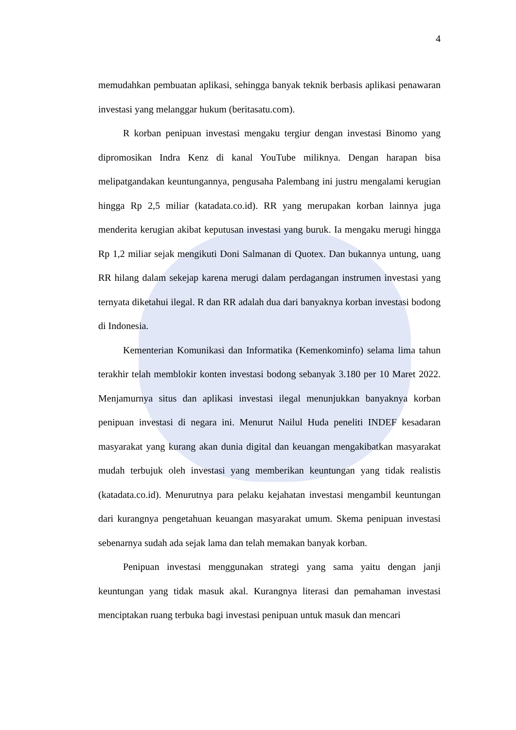4
memudahkan pembuatan aplikasi, sehingga banyak teknik berbasis aplikasi penawaran investasi yang melanggar hukum (beritasatu.com).
R korban penipuan investasi mengaku tergiur dengan investasi Binomo yang dipromosikan Indra Kenz di kanal YouTube miliknya. Dengan harapan bisa melipatgandakan keuntungannya, pengusaha Palembang ini justru mengalami kerugian hingga Rp 2,5 miliar (katadata.co.id). RR yang merupakan korban lainnya juga menderita kerugian akibat keputusan investasi yang buruk. Ia mengaku merugi hingga Rp 1,2 miliar sejak mengikuti Doni Salmanan di Quotex. Dan bukannya untung, uang RR hilang dalam sekejap karena merugi dalam perdagangan instrumen investasi yang ternyata diketahui ilegal. R dan RR adalah dua dari banyaknya korban investasi bodong di Indonesia.
Kementerian Komunikasi dan Informatika (Kemenkominfo) selama lima tahun terakhir telah memblokir konten investasi bodong sebanyak 3.180 per 10 Maret 2022. Menjamurnya situs dan aplikasi investasi ilegal menunjukkan banyaknya korban penipuan investasi di negara ini. Menurut Nailul Huda peneliti INDEF kesadaran masyarakat yang kurang akan dunia digital dan keuangan mengakibatkan masyarakat mudah terbujuk oleh investasi yang memberikan keuntungan yang tidak realistis (katadata.co.id). Menurutnya para pelaku kejahatan investasi mengambil keuntungan dari kurangnya pengetahuan keuangan masyarakat umum. Skema penipuan investasi sebenarnya sudah ada sejak lama dan telah memakan banyak korban.
Penipuan investasi menggunakan strategi yang sama yaitu dengan janji keuntungan yang tidak masuk akal. Kurangnya literasi dan pemahaman investasi menciptakan ruang terbuka bagi investasi penipuan untuk masuk dan mencari